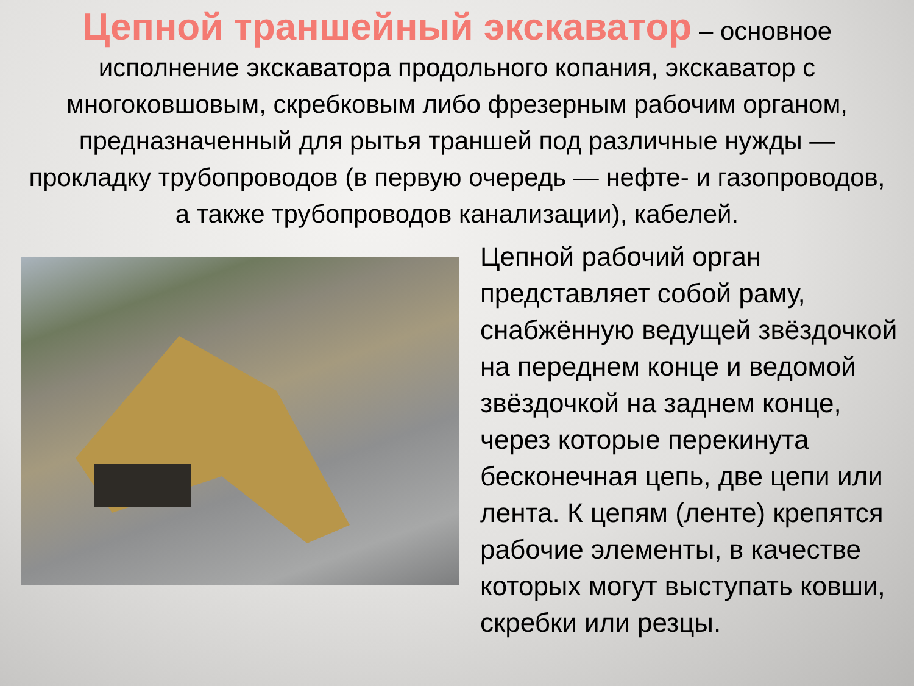Цепной траншейный экскаватор – основное исполнение экскаватора продольного копания, экскаватор с многоковшовым, скребковым либо фрезерным рабочим органом, предназначенный для рытья траншей под различные нужды — прокладку трубопроводов (в первую очередь — нефте- и газопроводов, а также трубопроводов канализации), кабелей.
Цепной рабочий орган представляет собой раму, снабжённую ведущей звёздочкой на переднем конце и ведомой звёздочкой на заднем конце, через которые перекинута бесконечная цепь, две цепи или лента. К цепям (ленте) крепятся рабочие элементы, в качестве которых могут выступать ковши, скребки или резцы.